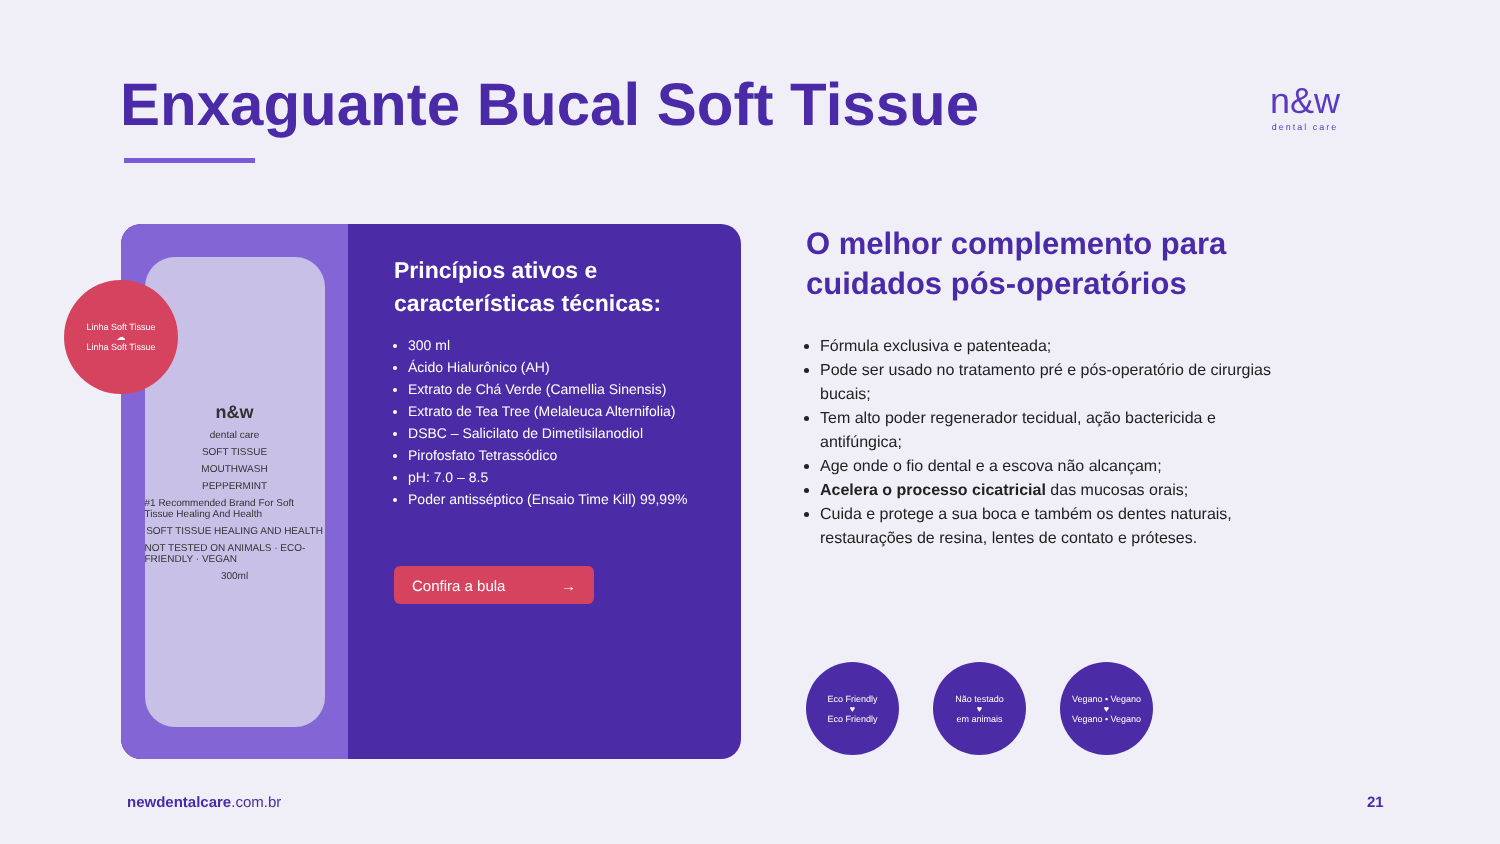Enxaguante Bucal Soft Tissue n&w
dental care
n&w
dental care
SOFT TISSUE
MOUTHWASH
PEPPERMINT
#1 Recommended Brand For Soft Tissue Healing And Health
SOFT TISSUE HEALING AND HEALTH
NOT TESTED ON ANIMALS · ECO-FRIENDLY · VEGAN
300ml
Princípios ativos e características técnicas:
300 ml
Ácido Hialurônico (AH)
Extrato de Chá Verde (Camellia Sinensis)
Extrato de Tea Tree (Melaleuca Alternifolia)
DSBC – Salicilato de Dimetilsilanodiol
Pirofosfato Tetrassódico
pH: 7.0 – 8.5
Poder antisséptico (Ensaio Time Kill) 99,99%
Confira a bula →
Linha Soft Tissue
☁
Linha Soft Tissue
O melhor complemento para cuidados pós-operatórios
Fórmula exclusiva e patenteada;
Pode ser usado no tratamento pré e pós-operatório de cirurgias bucais;
Tem alto poder regenerador tecidual, ação bactericida e antifúngica;
Age onde o fio dental e a escova não alcançam;
Acelera o processo cicatricial das mucosas orais;
Cuida e protege a sua boca e também os dentes naturais, restaurações de resina, lentes de contato e próteses.
Eco Friendly
♥
Eco Friendly
Não testado
♥
em animais
Vegano • Vegano
♥
Vegano • Vegano
newdentalcare.com.br 21